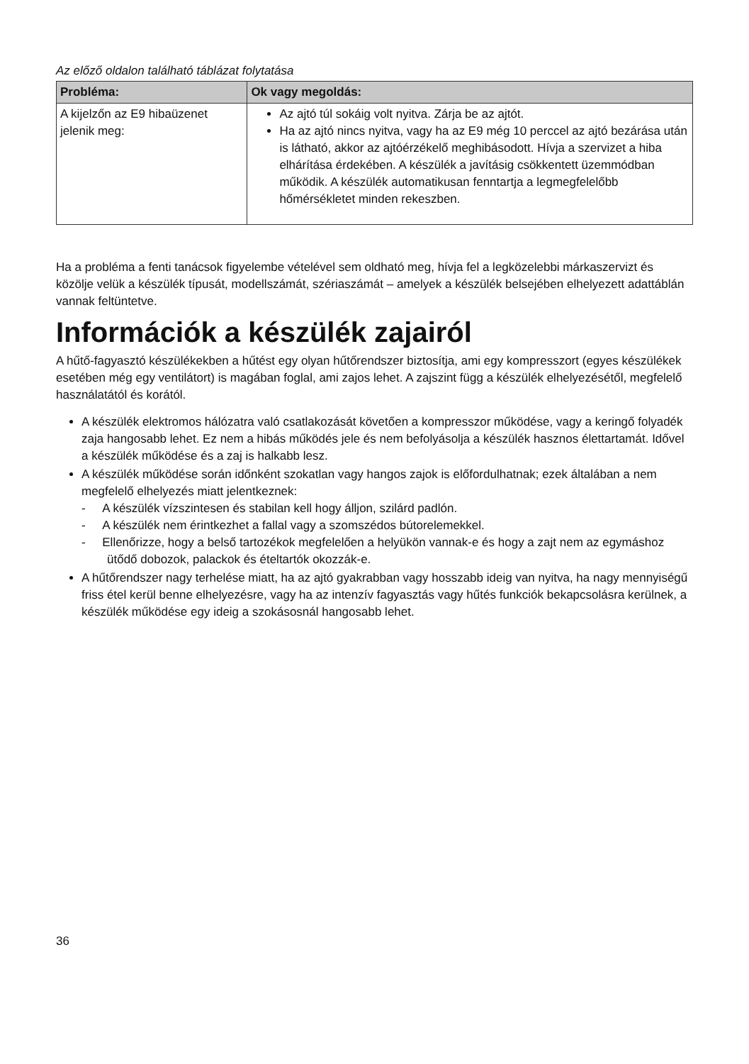Az előző oldalon található táblázat folytatása
| Probléma: | Ok vagy megoldás: |
| --- | --- |
| A kijelzőn az E9 hibaüzenet jelenik meg: | Az ajtó túl sokáig volt nyitva. Zárja be az ajtót. Ha az ajtó nincs nyitva, vagy ha az E9 még 10 perccel az ajtó bezárása után is látható, akkor az ajtóérzékelő meghibásodott. Hívja a szervizet a hiba elhárítása érdekében. A készülék a javításig csökkentett üzemmódban működik. A készülék automatikusan fenntartja a legmegfelelőbb hőmérsékletet minden rekeszben. |
Ha a probléma a fenti tanácsok figyelembe vételével sem oldható meg, hívja fel a legközelebbi márkaszervizt és közölje velük a készülék típusát, modellszámát, szériaszámát – amelyek a készülék belsejében elhelyezett adattáblán vannak feltüntetve.
Információk a készülék zajairól
A hűtő-fagyasztó készülékekben a hűtést egy olyan hűtőrendszer biztosítja, ami egy kompresszort (egyes készülékek esetében még egy ventilátort) is magában foglal, ami zajos lehet. A zajszint függ a készülék elhelyezésétől, megfelelő használatától és korától.
A készülék elektromos hálózatra való csatlakozását követően a kompresszor működése, vagy a keringő folyadék zaja hangosabb lehet. Ez nem a hibás működés jele és nem befolyásolja a készülék hasznos élettartamát. Idővel a készülék működése és a zaj is halkabb lesz.
A készülék működése során időnként szokatlan vagy hangos zajok is előfordulhatnak; ezek általában a nem megfelelő elhelyezés miatt jelentkeznek:
- A készülék vízszintesen és stabilan kell hogy álljon, szilárd padlón.
- A készülék nem érintkezhet a fallal vagy a szomszédos bútorelemekkel.
- Ellenőrizze, hogy a belső tartozékok megfelelően a helyükön vannak-e és hogy a zajt nem az egymáshoz ütődő dobozok, palackok és ételtartók okozzák-e.
A hűtőrendszer nagy terhelése miatt, ha az ajtó gyakrabban vagy hosszabb ideig van nyitva, ha nagy mennyiségű friss étel kerül benne elhelyezésre, vagy ha az intenzív fagyasztás vagy hűtés funkciók bekapcsolásra kerülnek, a készülék működése egy ideig a szokásosnál hangosabb lehet.
36